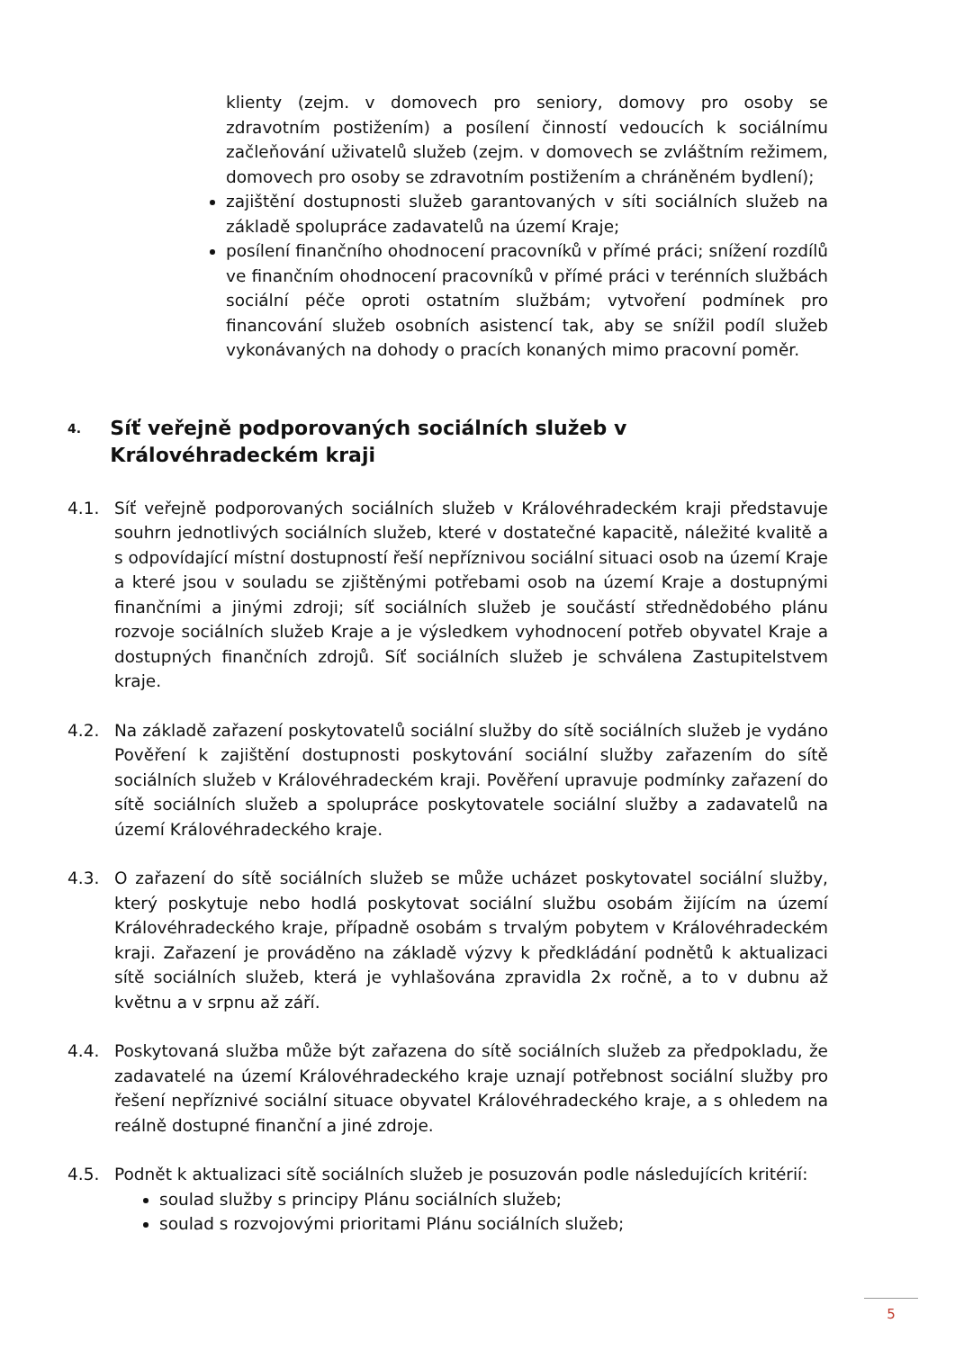klienty (zejm. v domovech pro seniory, domovy pro osoby se zdravotním postižením) a posílení činností vedoucích k sociálnímu začleňování uživatelů služeb (zejm. v domovech se zvláštním režimem, domovech pro osoby se zdravotním postižením a chráněném bydlení);
zajištění dostupnosti služeb garantovaných v síti sociálních služeb na základě spolupráce zadavatelů na území Kraje;
posílení finančního ohodnocení pracovníků v přímé práci; snížení rozdílů ve finančním ohodnocení pracovníků v přímé práci v terénních službách sociální péče oproti ostatním službám; vytvoření podmínek pro financování služeb osobních asistencí tak, aby se snížil podíl služeb vykonávaných na dohody o pracích konaných mimo pracovní poměr.
4. Síť veřejně podporovaných sociálních služeb v Královéhradeckém kraji
4.1. Síť veřejně podporovaných sociálních služeb v Královéhradeckém kraji představuje souhrn jednotlivých sociálních služeb, které v dostatečné kapacitě, náležité kvalitě a s odpovídající místní dostupností řeší nepříznivou sociální situaci osob na území Kraje a které jsou v souladu se zjištěnými potřebami osob na území Kraje a dostupnými finančními a jinými zdroji; síť sociálních služeb je součástí střednědobého plánu rozvoje sociálních služeb Kraje a je výsledkem vyhodnocení potřeb obyvatel Kraje a dostupných finančních zdrojů. Síť sociálních služeb je schválena Zastupitelstvem kraje.
4.2. Na základě zařazení poskytovatelů sociální služby do sítě sociálních služeb je vydáno Pověření k zajištění dostupnosti poskytování sociální služby zařazením do sítě sociálních služeb v Královéhradeckém kraji. Pověření upravuje podmínky zařazení do sítě sociálních služeb a spolupráce poskytovatele sociální služby a zadavatelů na území Královéhradeckého kraje.
4.3. O zařazení do sítě sociálních služeb se může ucházet poskytovatel sociální služby, který poskytuje nebo hodlá poskytovat sociální službu osobám žijícím na území Královéhradeckého kraje, případně osobám s trvalým pobytem v Královéhradeckém kraji. Zařazení je prováděno na základě výzvy k předkládání podnětů k aktualizaci sítě sociálních služeb, která je vyhlašována zpravidla 2x ročně, a to v dubnu až květnu a v srpnu až září.
4.4. Poskytovaná služba může být zařazena do sítě sociálních služeb za předpokladu, že zadavatelé na území Královéhradeckého kraje uznají potřebnost sociální služby pro řešení nepříznivé sociální situace obyvatel Královéhradeckého kraje, a s ohledem na reálně dostupné finanční a jiné zdroje.
4.5. Podnět k aktualizaci sítě sociálních služeb je posuzován podle následujících kritérií:
soulad služby s principy Plánu sociálních služeb;
soulad s rozvojovými prioritami Plánu sociálních služeb;
5